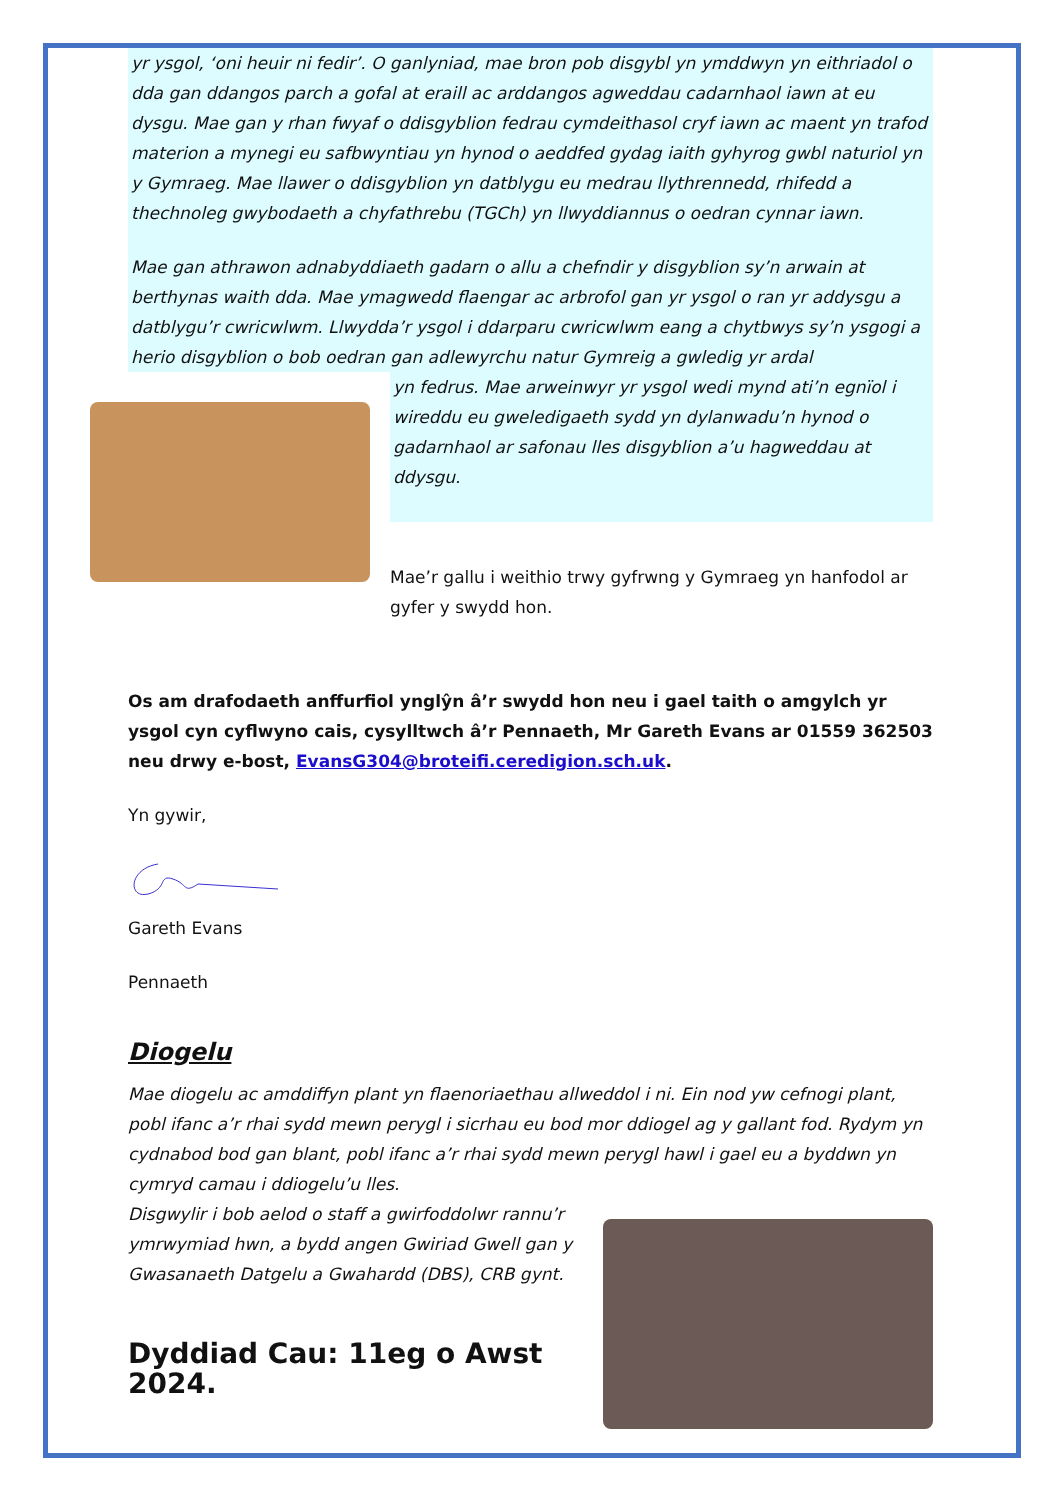yr ysgol, ‘oni heuir ni fedir’. O ganlyniad, mae bron pob disgybl yn ymddwyn yn eithriadol o dda gan ddangos parch a gofal at eraill ac arddangos agweddau cadarnhaol iawn at eu dysgu. Mae gan y rhan fwyaf o ddisgyblion fedrau cymdeithasol cryf iawn ac maent yn trafod materion a mynegi eu safbwyntiau yn hynod o aeddfed gydag iaith gyhyrog gwbl naturiol yn y Gymraeg. Mae llawer o ddisgyblion yn datblygu eu medrau llythrennedd, rhifedd a thechnoleg gwybodaeth a chyfathrebu (TGCh) yn llwyddiannus o oedran cynnar iawn.
Mae gan athrawon adnabyddiaeth gadarn o allu a chefndir y disgyblion sy’n arwain at berthynas waith dda. Mae ymagwedd flaengar ac arbrofol gan yr ysgol o ran yr addysgu a datblygu’r cwricwlwm. Llwydda’r ysgol i ddarparu cwricwlwm eang a chytbwys sy’n ysgogi a herio disgyblion o bob oedran gan adlewyrchu natur Gymreig a gwledig yr ardal
yn fedrus. Mae arweinwyr yr ysgol wedi mynd ati’n egnïol i wireddu eu gweledigaeth sydd yn dylanwadu’n hynod o gadarnhaol ar safonau lles disgyblion a’u hagweddau at ddysgu.
Mae’r gallu i weithio trwy gyfrwng y Gymraeg yn hanfodol ar gyfer y swydd hon.
Os am drafodaeth anffurfiol ynglŷn â’r swydd hon neu i gael taith o amgylch yr ysgol cyn cyflwyno cais, cysylltwch â’r Pennaeth, Mr Gareth Evans ar 01559 362503 neu drwy e-bost, EvansG304@broteifi.ceredigion.sch.uk.
Yn gywir,
Gareth Evans
Pennaeth
Diogelu
Mae diogelu ac amddiffyn plant yn flaenoriaethau allweddol i ni. Ein nod yw cefnogi plant, pobl ifanc a’r rhai sydd mewn perygl i sicrhau eu bod mor ddiogel ag y gallant fod. Rydym yn cydnabod bod gan blant, pobl ifanc a’r rhai sydd mewn perygl hawl i gael eu a byddwn yn cymryd camau i ddiogelu’u lles.
Disgwylir i bob aelod o staff a gwirfoddolwr rannu’r ymrwymiad hwn, a bydd angen Gwiriad Gwell gan y Gwasanaeth Datgelu a Gwahardd (DBS), CRB gynt.
Dyddiad Cau: 11eg o Awst 2024.